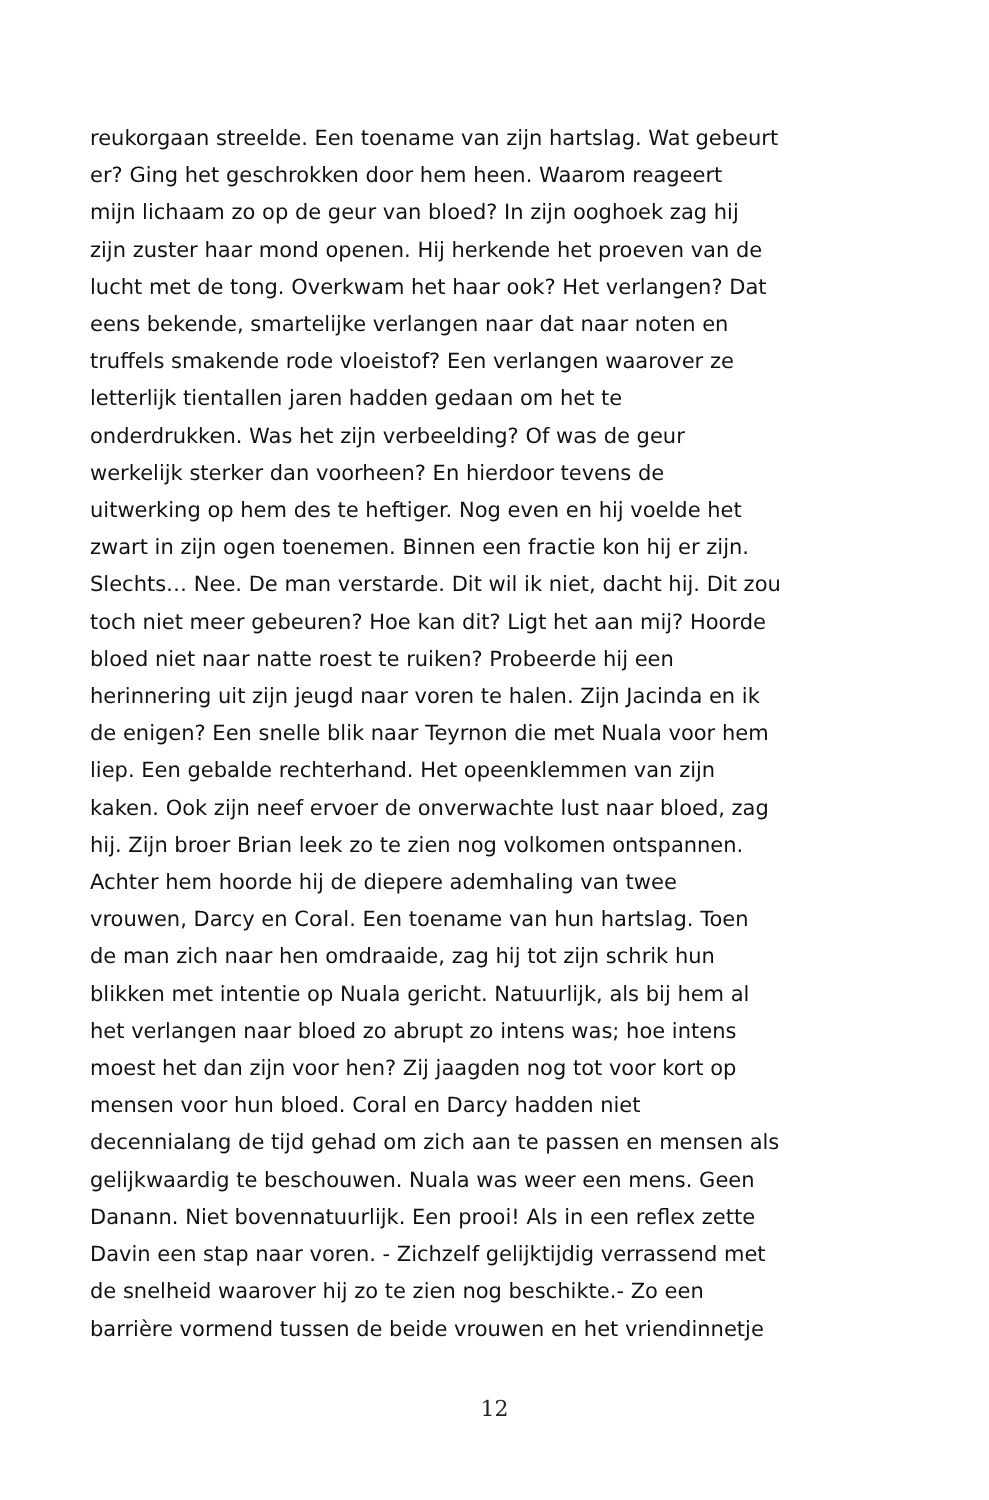reukorgaan streelde. Een toename van zijn hartslag. Wat gebeurt
er? Ging het geschrokken door hem heen. Waarom reageert
mijn lichaam zo op de geur van bloed? In zijn ooghoek zag hij
zijn zuster haar mond openen. Hij herkende het proeven van de
lucht met de tong. Overkwam het haar ook? Het verlangen? Dat
eens bekende, smartelijke verlangen naar dat naar noten en
truffels smakende rode vloeistof? Een verlangen waarover ze
letterlijk tientallen jaren hadden gedaan om het te
onderdrukken. Was het zijn verbeelding? Of was de geur
werkelijk sterker dan voorheen? En hierdoor tevens de
uitwerking op hem des te heftiger. Nog even en hij voelde het
zwart in zijn ogen toenemen. Binnen een fractie kon hij er zijn.
Slechts… Nee. De man verstarde. Dit wil ik niet, dacht hij. Dit zou
toch niet meer gebeuren? Hoe kan dit? Ligt het aan mij? Hoorde
bloed niet naar natte roest te ruiken? Probeerde hij een
herinnering uit zijn jeugd naar voren te halen. Zijn Jacinda en ik
de enigen? Een snelle blik naar Teyrnon die met Nuala voor hem
liep. Een gebalde rechterhand. Het opeenklemmen van zijn
kaken. Ook zijn neef ervoer de onverwachte lust naar bloed, zag
hij. Zijn broer Brian leek zo te zien nog volkomen ontspannen.
Achter hem hoorde hij de diepere ademhaling van twee
vrouwen, Darcy en Coral. Een toename van hun hartslag. Toen
de man zich naar hen omdraaide, zag hij tot zijn schrik hun
blikken met intentie op Nuala gericht. Natuurlijk, als bij hem al
het verlangen naar bloed zo abrupt zo intens was; hoe intens
moest het dan zijn voor hen? Zij jaagden nog tot voor kort op
mensen voor hun bloed. Coral en Darcy hadden niet
decennialang de tijd gehad om zich aan te passen en mensen als
gelijkwaardig te beschouwen. Nuala was weer een mens. Geen
Danann. Niet bovennatuurlijk. Een prooi! Als in een reflex zette
Davin een stap naar voren. - Zichzelf gelijktijdig verrassend met
de snelheid waarover hij zo te zien nog beschikte.- Zo een
barrière vormend tussen de beide vrouwen en het vriendinnetje
12